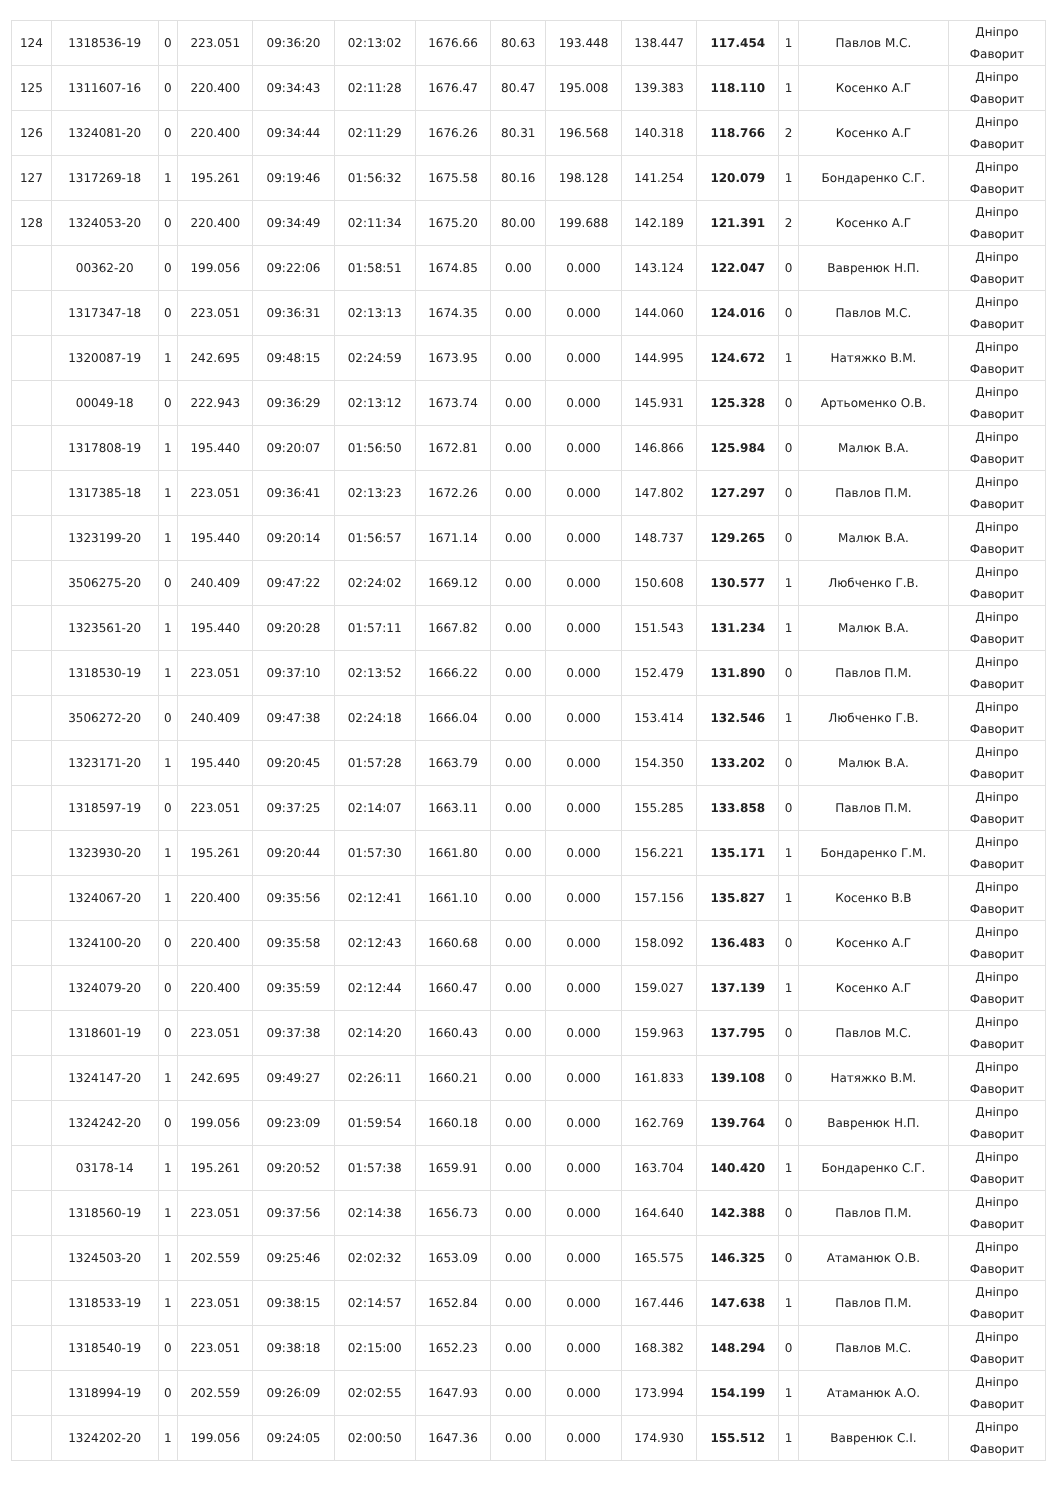| 124 | 1318536-19 | 0 | 223.051 | 09:36:20 | 02:13:02 | 1676.66 | 80.63 | 193.448 | 138.447 | 117.454 | 1 | Павлов М.С. | Дніпро Фаворит |
| 125 | 1311607-16 | 0 | 220.400 | 09:34:43 | 02:11:28 | 1676.47 | 80.47 | 195.008 | 139.383 | 118.110 | 1 | Косенко А.Г | Дніпро Фаворит |
| 126 | 1324081-20 | 0 | 220.400 | 09:34:44 | 02:11:29 | 1676.26 | 80.31 | 196.568 | 140.318 | 118.766 | 2 | Косенко А.Г | Дніпро Фаворит |
| 127 | 1317269-18 | 1 | 195.261 | 09:19:46 | 01:56:32 | 1675.58 | 80.16 | 198.128 | 141.254 | 120.079 | 1 | Бондаренко С.Г. | Дніпро Фаворит |
| 128 | 1324053-20 | 0 | 220.400 | 09:34:49 | 02:11:34 | 1675.20 | 80.00 | 199.688 | 142.189 | 121.391 | 2 | Косенко А.Г | Дніпро Фаворит |
| | 00362-20 | 0 | 199.056 | 09:22:06 | 01:58:51 | 1674.85 | 0.00 | 0.000 | 143.124 | 122.047 | 0 | Вавренюк Н.П. | Дніпро Фаворит |
| | 1317347-18 | 0 | 223.051 | 09:36:31 | 02:13:13 | 1674.35 | 0.00 | 0.000 | 144.060 | 124.016 | 0 | Павлов М.С. | Дніпро Фаворит |
| | 1320087-19 | 1 | 242.695 | 09:48:15 | 02:24:59 | 1673.95 | 0.00 | 0.000 | 144.995 | 124.672 | 1 | Натяжко В.М. | Дніпро Фаворит |
| | 00049-18 | 0 | 222.943 | 09:36:29 | 02:13:12 | 1673.74 | 0.00 | 0.000 | 145.931 | 125.328 | 0 | Артьоменко О.В. | Дніпро Фаворит |
| | 1317808-19 | 1 | 195.440 | 09:20:07 | 01:56:50 | 1672.81 | 0.00 | 0.000 | 146.866 | 125.984 | 0 | Малюк В.А. | Дніпро Фаворит |
| | 1317385-18 | 1 | 223.051 | 09:36:41 | 02:13:23 | 1672.26 | 0.00 | 0.000 | 147.802 | 127.297 | 0 | Павлов П.М. | Дніпро Фаворит |
| | 1323199-20 | 1 | 195.440 | 09:20:14 | 01:56:57 | 1671.14 | 0.00 | 0.000 | 148.737 | 129.265 | 0 | Малюк В.А. | Дніпро Фаворит |
| | 3506275-20 | 0 | 240.409 | 09:47:22 | 02:24:02 | 1669.12 | 0.00 | 0.000 | 150.608 | 130.577 | 1 | Любченко Г.В. | Дніпро Фаворит |
| | 1323561-20 | 1 | 195.440 | 09:20:28 | 01:57:11 | 1667.82 | 0.00 | 0.000 | 151.543 | 131.234 | 1 | Малюк В.А. | Дніпро Фаворит |
| | 1318530-19 | 1 | 223.051 | 09:37:10 | 02:13:52 | 1666.22 | 0.00 | 0.000 | 152.479 | 131.890 | 0 | Павлов П.М. | Дніпро Фаворит |
| | 3506272-20 | 0 | 240.409 | 09:47:38 | 02:24:18 | 1666.04 | 0.00 | 0.000 | 153.414 | 132.546 | 1 | Любченко Г.В. | Дніпро Фаворит |
| | 1323171-20 | 1 | 195.440 | 09:20:45 | 01:57:28 | 1663.79 | 0.00 | 0.000 | 154.350 | 133.202 | 0 | Малюк В.А. | Дніпро Фаворит |
| | 1318597-19 | 0 | 223.051 | 09:37:25 | 02:14:07 | 1663.11 | 0.00 | 0.000 | 155.285 | 133.858 | 0 | Павлов П.М. | Дніпро Фаворит |
| | 1323930-20 | 1 | 195.261 | 09:20:44 | 01:57:30 | 1661.80 | 0.00 | 0.000 | 156.221 | 135.171 | 1 | Бондаренко Г.М. | Дніпро Фаворит |
| | 1324067-20 | 1 | 220.400 | 09:35:56 | 02:12:41 | 1661.10 | 0.00 | 0.000 | 157.156 | 135.827 | 1 | Косенко В.В | Дніпро Фаворит |
| | 1324100-20 | 0 | 220.400 | 09:35:58 | 02:12:43 | 1660.68 | 0.00 | 0.000 | 158.092 | 136.483 | 0 | Косенко А.Г | Дніпро Фаворит |
| | 1324079-20 | 0 | 220.400 | 09:35:59 | 02:12:44 | 1660.47 | 0.00 | 0.000 | 159.027 | 137.139 | 1 | Косенко А.Г | Дніпро Фаворит |
| | 1318601-19 | 0 | 223.051 | 09:37:38 | 02:14:20 | 1660.43 | 0.00 | 0.000 | 159.963 | 137.795 | 0 | Павлов М.С. | Дніпро Фаворит |
| | 1324147-20 | 1 | 242.695 | 09:49:27 | 02:26:11 | 1660.21 | 0.00 | 0.000 | 161.833 | 139.108 | 0 | Натяжко В.М. | Дніпро Фаворит |
| | 1324242-20 | 0 | 199.056 | 09:23:09 | 01:59:54 | 1660.18 | 0.00 | 0.000 | 162.769 | 139.764 | 0 | Вавренюк Н.П. | Дніпро Фаворит |
| | 03178-14 | 1 | 195.261 | 09:20:52 | 01:57:38 | 1659.91 | 0.00 | 0.000 | 163.704 | 140.420 | 1 | Бондаренко С.Г. | Дніпро Фаворит |
| | 1318560-19 | 1 | 223.051 | 09:37:56 | 02:14:38 | 1656.73 | 0.00 | 0.000 | 164.640 | 142.388 | 0 | Павлов П.М. | Дніпро Фаворит |
| | 1324503-20 | 1 | 202.559 | 09:25:46 | 02:02:32 | 1653.09 | 0.00 | 0.000 | 165.575 | 146.325 | 0 | Атаманюк О.В. | Дніпро Фаворит |
| | 1318533-19 | 1 | 223.051 | 09:38:15 | 02:14:57 | 1652.84 | 0.00 | 0.000 | 167.446 | 147.638 | 1 | Павлов П.М. | Дніпро Фаворит |
| | 1318540-19 | 0 | 223.051 | 09:38:18 | 02:15:00 | 1652.23 | 0.00 | 0.000 | 168.382 | 148.294 | 0 | Павлов М.С. | Дніпро Фаворит |
| | 1318994-19 | 0 | 202.559 | 09:26:09 | 02:02:55 | 1647.93 | 0.00 | 0.000 | 173.994 | 154.199 | 1 | Атаманюк А.О. | Дніпро Фаворит |
| | 1324202-20 | 1 | 199.056 | 09:24:05 | 02:00:50 | 1647.36 | 0.00 | 0.000 | 174.930 | 155.512 | 1 | Вавренюк С.І. | Дніпро Фаворит |